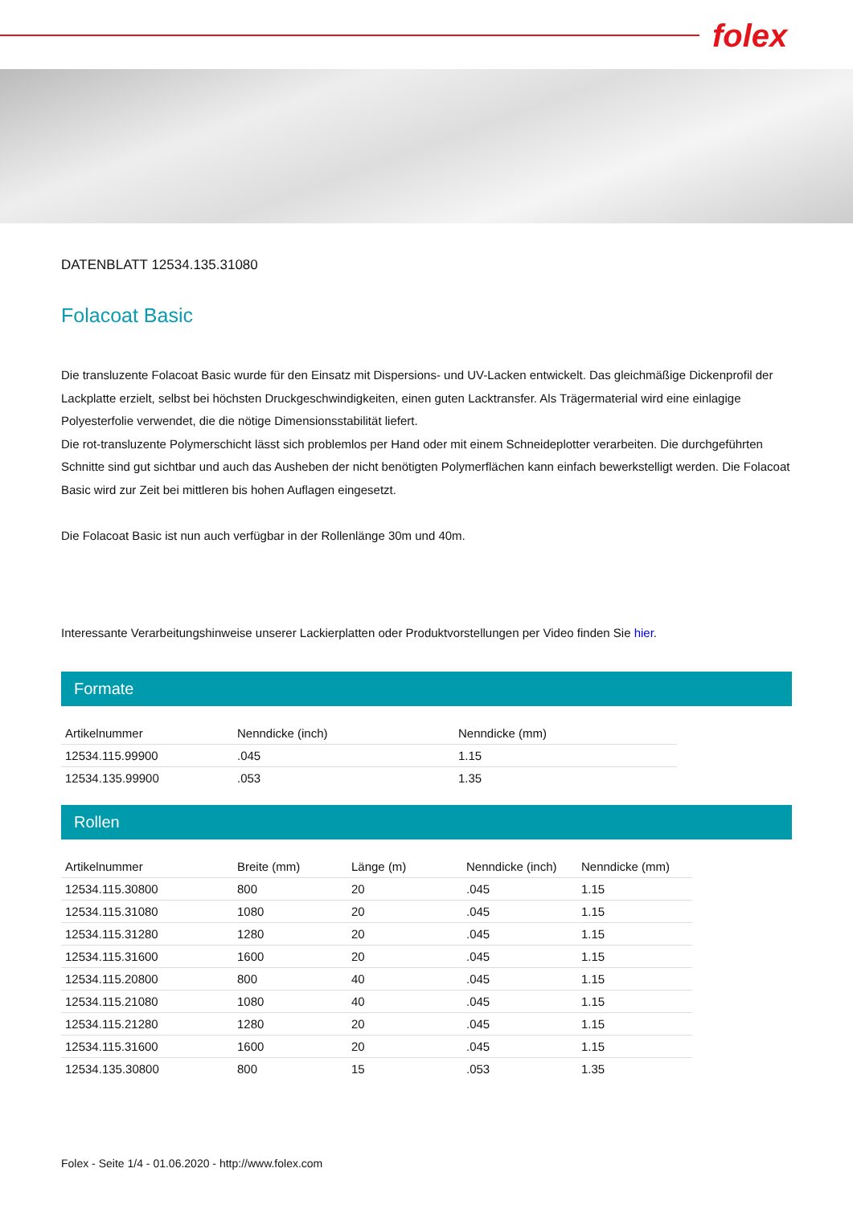folex
DATENBLATT 12534.135.31080
Folacoat Basic
Die transluzente Folacoat Basic wurde für den Einsatz mit Dispersions- und UV-Lacken entwickelt. Das gleichmäßige Dickenprofil der Lackplatte erzielt, selbst bei höchsten Druckgeschwindigkeiten, einen guten Lacktransfer. Als Trägermaterial wird eine einlagige Polyesterfolie verwendet, die die nötige Dimensionsstabilität liefert.
Die rot-transluzente Polymerschicht lässt sich problemlos per Hand oder mit einem Schneideplotter verarbeiten. Die durchgeführten Schnitte sind gut sichtbar und auch das Ausheben der nicht benötigten Polymerflächen kann einfach bewerkstelligt werden. Die Folacoat Basic wird zur Zeit bei mittleren bis hohen Auflagen eingesetzt.
Die Folacoat Basic ist nun auch verfügbar in der Rollenlänge 30m und 40m.
Interessante Verarbeitungshinweise unserer Lackierplatten oder Produktvorstellungen per Video finden Sie hier.
Formate
| Artikelnummer | Nenndicke (inch) | Nenndicke (mm) |
| --- | --- | --- |
| 12534.115.99900 | .045 | 1.15 |
| 12534.135.99900 | .053 | 1.35 |
Rollen
| Artikelnummer | Breite (mm) | Länge (m) | Nenndicke (inch) | Nenndicke (mm) |
| --- | --- | --- | --- | --- |
| 12534.115.30800 | 800 | 20 | .045 | 1.15 |
| 12534.115.31080 | 1080 | 20 | .045 | 1.15 |
| 12534.115.31280 | 1280 | 20 | .045 | 1.15 |
| 12534.115.31600 | 1600 | 20 | .045 | 1.15 |
| 12534.115.20800 | 800 | 40 | .045 | 1.15 |
| 12534.115.21080 | 1080 | 40 | .045 | 1.15 |
| 12534.115.21280 | 1280 | 20 | .045 | 1.15 |
| 12534.115.31600 | 1600 | 20 | .045 | 1.15 |
| 12534.135.30800 | 800 | 15 | .053 | 1.35 |
Folex - Seite 1/4 - 01.06.2020 - http://www.folex.com